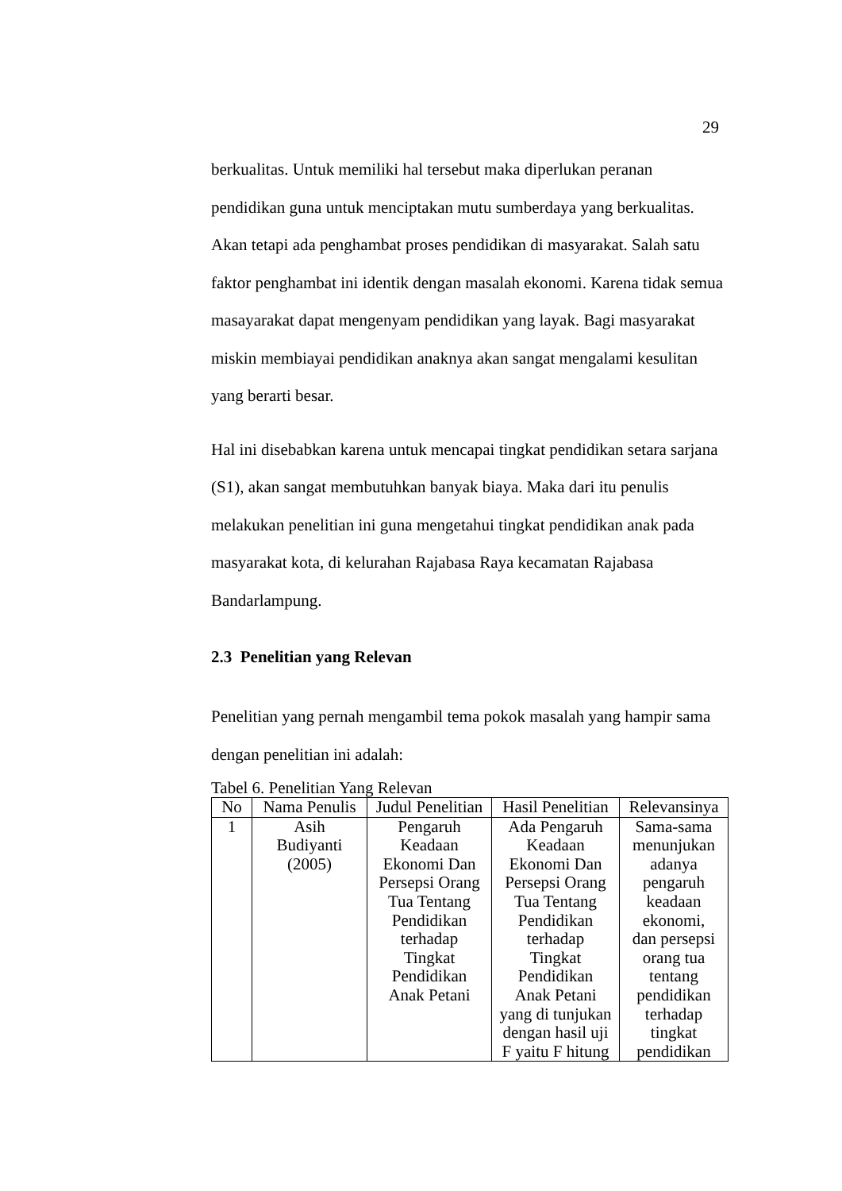29
berkualitas. Untuk memiliki hal tersebut maka diperlukan peranan pendidikan guna untuk menciptakan mutu sumberdaya yang berkualitas. Akan tetapi ada penghambat proses pendidikan di masyarakat. Salah satu faktor penghambat ini identik dengan masalah ekonomi. Karena tidak semua masayarakat dapat mengenyam pendidikan yang layak. Bagi masyarakat miskin membiayai pendidikan anaknya akan sangat mengalami kesulitan yang berarti besar.
Hal ini disebabkan karena untuk mencapai tingkat pendidikan setara sarjana (S1), akan sangat membutuhkan banyak biaya. Maka dari itu penulis melakukan penelitian ini guna mengetahui tingkat pendidikan anak pada masyarakat kota, di kelurahan Rajabasa Raya kecamatan Rajabasa Bandarlampung.
2.3 Penelitian yang Relevan
Penelitian yang pernah mengambil tema pokok masalah yang hampir sama dengan penelitian ini adalah:
Tabel 6. Penelitian Yang Relevan
| No | Nama Penulis | Judul Penelitian | Hasil Penelitian | Relevansinya |
| --- | --- | --- | --- | --- |
| 1 | Asih Budiyanti (2005) | Pengaruh Keadaan Ekonomi Dan Persepsi Orang Tua Tentang Pendidikan terhadap Tingkat Pendidikan Anak Petani | Ada Pengaruh Keadaan Ekonomi Dan Persepsi Orang Tua Tentang Pendidikan terhadap Tingkat Pendidikan Anak Petani yang di tunjukan dengan hasil uji F yaitu F hitung | Sama-sama menunjukan adanya pengaruh keadaan ekonomi, dan persepsi orang tua tentang pendidikan terhadap tingkat pendidikan |